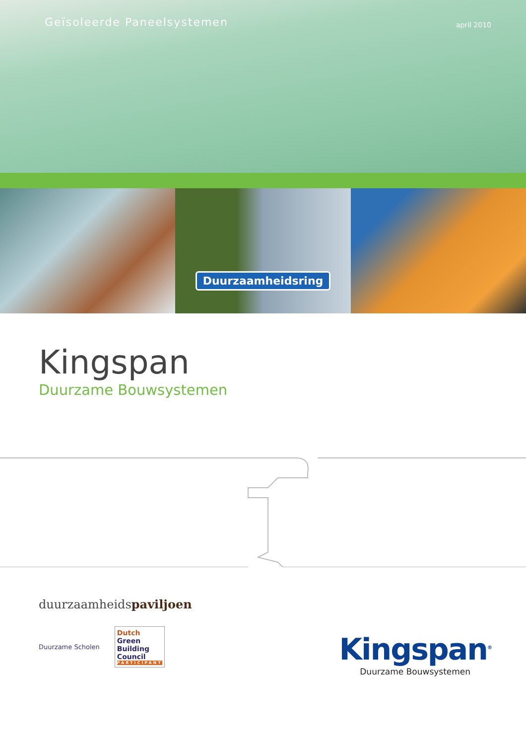Geïsoleerde Paneelsystemen
april 2010
Duurzaamheidsring
Kingspan
Duurzame Bouwsystemen
duurzaamheidspaviljoen
Duurzame Scholen
Dutch
Green
Building
Council
PARTICIPANT
Kingspan<sup>®</sup>
Duurzame Bouwsystemen